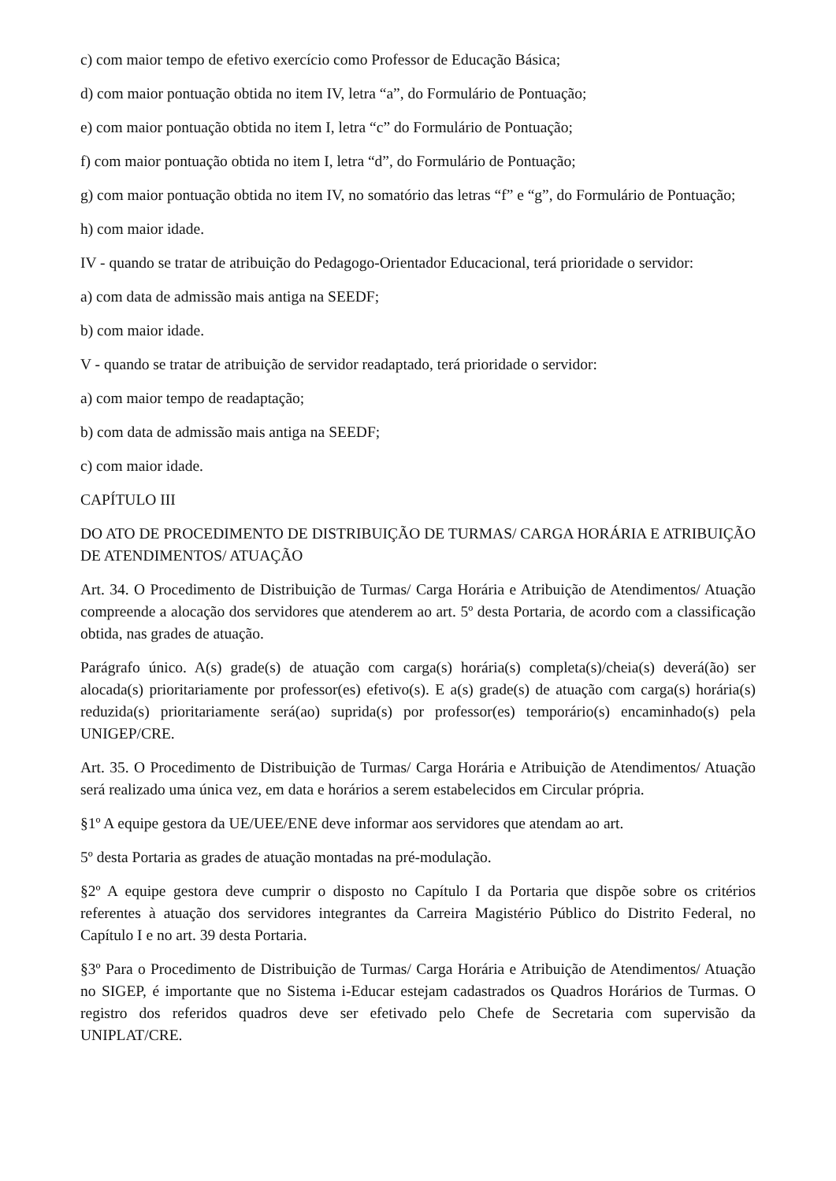c) com maior tempo de efetivo exercício como Professor de Educação Básica;
d) com maior pontuação obtida no item IV, letra “a”, do Formulário de Pontuação;
e) com maior pontuação obtida no item I, letra “c” do Formulário de Pontuação;
f) com maior pontuação obtida no item I, letra “d”, do Formulário de Pontuação;
g) com maior pontuação obtida no item IV, no somatório das letras “f” e “g”, do Formulário de Pontuação;
h) com maior idade.
IV - quando se tratar de atribuição do Pedagogo-Orientador Educacional, terá prioridade o servidor:
a) com data de admissão mais antiga na SEEDF;
b) com maior idade.
V - quando se tratar de atribuição de servidor readaptado, terá prioridade o servidor:
a) com maior tempo de readaptação;
b) com data de admissão mais antiga na SEEDF;
c) com maior idade.
CAPÍTULO III
DO ATO DE PROCEDIMENTO DE DISTRIBUIÇÃO DE TURMAS/ CARGA HORÁRIA E ATRIBUIÇÃO DE ATENDIMENTOS/ ATUAÇÃO
Art. 34. O Procedimento de Distribuição de Turmas/ Carga Horária e Atribuição de Atendimentos/ Atuação compreende a alocação dos servidores que atenderem ao art. 5º desta Portaria, de acordo com a classificação obtida, nas grades de atuação.
Parágrafo único. A(s) grade(s) de atuação com carga(s) horária(s) completa(s)/cheia(s) deverá(ão) ser alocada(s) prioritariamente por professor(es) efetivo(s). E a(s) grade(s) de atuação com carga(s) horária(s) reduzida(s) prioritariamente será(ao) suprida(s) por professor(es) temporário(s) encaminhado(s) pela UNIGEP/CRE.
Art. 35. O Procedimento de Distribuição de Turmas/ Carga Horária e Atribuição de Atendimentos/ Atuação será realizado uma única vez, em data e horários a serem estabelecidos em Circular própria.
§1º A equipe gestora da UE/UEE/ENE deve informar aos servidores que atendam ao art.
5º desta Portaria as grades de atuação montadas na pré-modulação.
§2º A equipe gestora deve cumprir o disposto no Capítulo I da Portaria que dispõe sobre os critérios referentes à atuação dos servidores integrantes da Carreira Magistério Público do Distrito Federal, no Capítulo I e no art. 39 desta Portaria.
§3º Para o Procedimento de Distribuição de Turmas/ Carga Horária e Atribuição de Atendimentos/ Atuação no SIGEP, é importante que no Sistema i-Educar estejam cadastrados os Quadros Horários de Turmas. O registro dos referidos quadros deve ser efetivado pelo Chefe de Secretaria com supervisão da UNIPLAT/CRE.